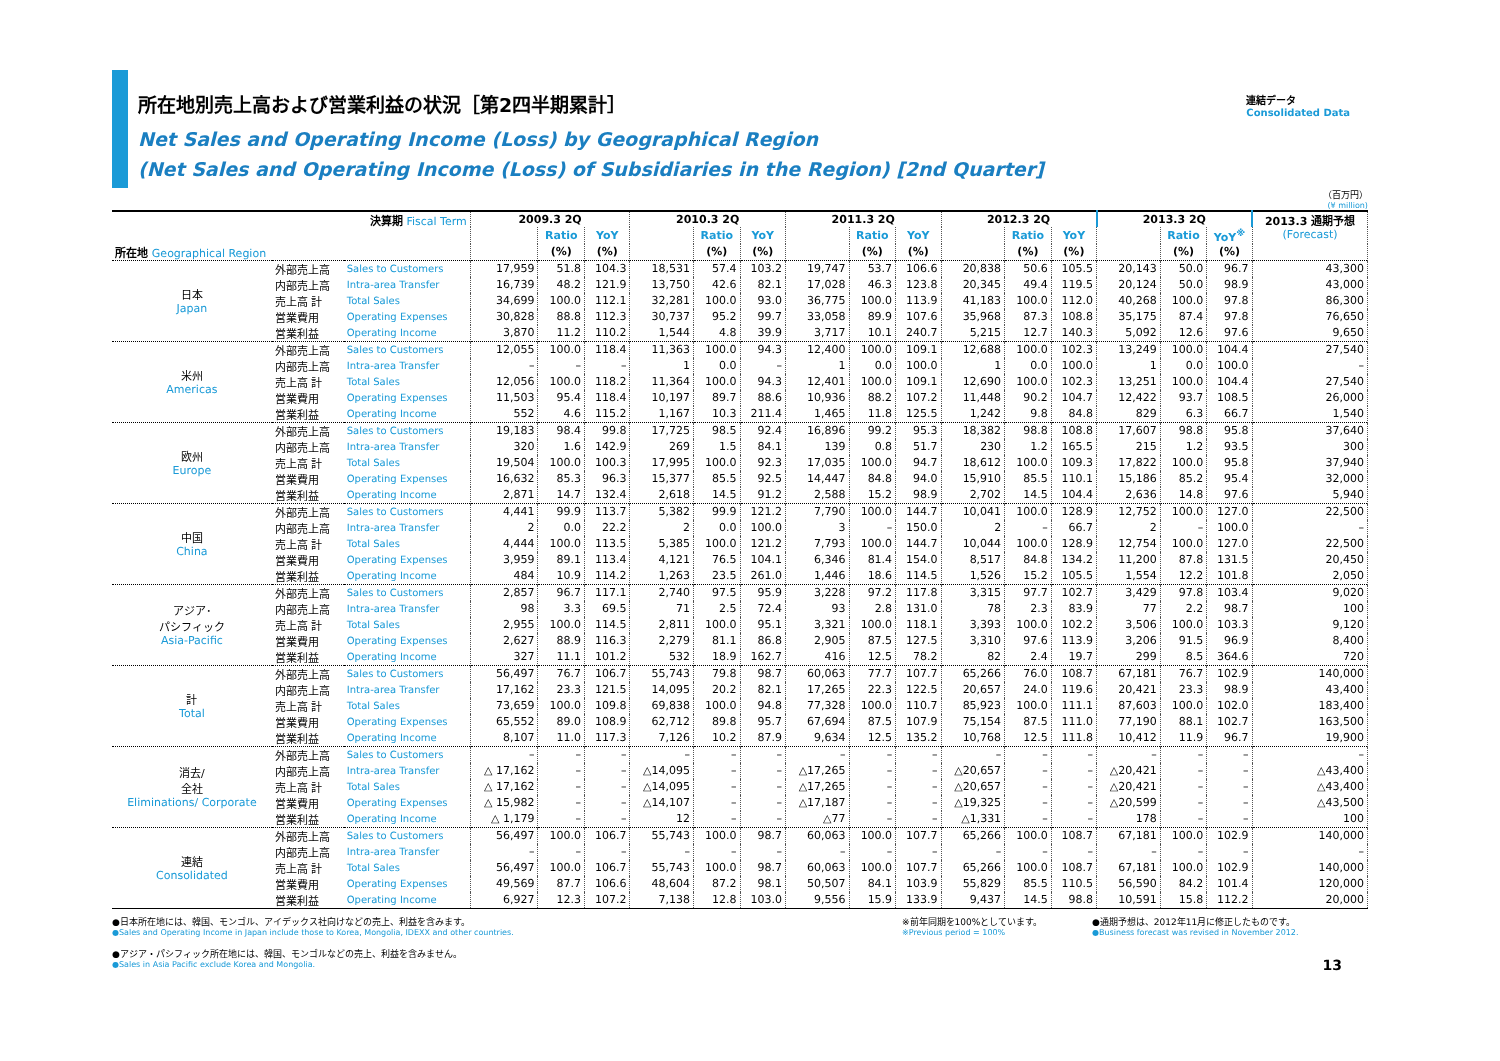所在地別売上高および営業利益の状況［第2四半期累計］
連結データ
Consolidated Data
Net Sales and Operating Income (Loss) by Geographical Region
(Net Sales and Operating Income (Loss) of Subsidiaries in the Region) [2nd Quarter]
（百万円）
(¥ million)
| 決算期 Fiscal Term | | | 2009.3 2Q | | | 2010.3 2Q | | | 2011.3 2Q | | | 2012.3 2Q | | | 2013.3 2Q | | | 2013.3 通期予想 (Forecast) |
| --- | --- | --- | --- | --- | --- | --- | --- | --- | --- | --- | --- | --- | --- | --- | --- | --- | --- | --- |
| | | | | Ratio | YoY | | Ratio | YoY | | Ratio | YoY | | Ratio | YoY | | Ratio | YoY<sup>※</sup> | |
| 所在地 Geographical Region | | | | (%) | (%) | | (%) | (%) | | (%) | (%) | | (%) | (%) | | (%) | (%) | |
| 日本 Japan | 外部売上高 | Sales to Customers | 17,959 | 51.8 | 104.3 | 18,531 | 57.4 | 103.2 | 19,747 | 53.7 | 106.6 | 20,838 | 50.6 | 105.5 | 20,143 | 50.0 | 96.7 | 43,300 |
| | 内部売上高 | Intra-area Transfer | 16,739 | 48.2 | 121.9 | 13,750 | 42.6 | 82.1 | 17,028 | 46.3 | 123.8 | 20,345 | 49.4 | 119.5 | 20,124 | 50.0 | 98.9 | 43,000 |
| | 売上高 計 | Total Sales | 34,699 | 100.0 | 112.1 | 32,281 | 100.0 | 93.0 | 36,775 | 100.0 | 113.9 | 41,183 | 100.0 | 112.0 | 40,268 | 100.0 | 97.8 | 86,300 |
| | 営業費用 | Operating Expenses | 30,828 | 88.8 | 112.3 | 30,737 | 95.2 | 99.7 | 33,058 | 89.9 | 107.6 | 35,968 | 87.3 | 108.8 | 35,175 | 87.4 | 97.8 | 76,650 |
| | 営業利益 | Operating Income | 3,870 | 11.2 | 110.2 | 1,544 | 4.8 | 39.9 | 3,717 | 10.1 | 240.7 | 5,215 | 12.7 | 140.3 | 5,092 | 12.6 | 97.6 | 9,650 |
| 米州 Americas | 外部売上高 | Sales to Customers | 12,055 | 100.0 | 118.4 | 11,363 | 100.0 | 94.3 | 12,400 | 100.0 | 109.1 | 12,688 | 100.0 | 102.3 | 13,249 | 100.0 | 104.4 | 27,540 |
| | 内部売上高 | Intra-area Transfer | – | – | – | 1 | 0.0 | – | 1 | 0.0 | 100.0 | 1 | 0.0 | 100.0 | 1 | 0.0 | 100.0 | – |
| | 売上高 計 | Total Sales | 12,056 | 100.0 | 118.2 | 11,364 | 100.0 | 94.3 | 12,401 | 100.0 | 109.1 | 12,690 | 100.0 | 102.3 | 13,251 | 100.0 | 104.4 | 27,540 |
| | 営業費用 | Operating Expenses | 11,503 | 95.4 | 118.4 | 10,197 | 89.7 | 88.6 | 10,936 | 88.2 | 107.2 | 11,448 | 90.2 | 104.7 | 12,422 | 93.7 | 108.5 | 26,000 |
| | 営業利益 | Operating Income | 552 | 4.6 | 115.2 | 1,167 | 10.3 | 211.4 | 1,465 | 11.8 | 125.5 | 1,242 | 9.8 | 84.8 | 829 | 6.3 | 66.7 | 1,540 |
| 欧州 Europe | 外部売上高 | Sales to Customers | 19,183 | 98.4 | 99.8 | 17,725 | 98.5 | 92.4 | 16,896 | 99.2 | 95.3 | 18,382 | 98.8 | 108.8 | 17,607 | 98.8 | 95.8 | 37,640 |
| | 内部売上高 | Intra-area Transfer | 320 | 1.6 | 142.9 | 269 | 1.5 | 84.1 | 139 | 0.8 | 51.7 | 230 | 1.2 | 165.5 | 215 | 1.2 | 93.5 | 300 |
| | 売上高 計 | Total Sales | 19,504 | 100.0 | 100.3 | 17,995 | 100.0 | 92.3 | 17,035 | 100.0 | 94.7 | 18,612 | 100.0 | 109.3 | 17,822 | 100.0 | 95.8 | 37,940 |
| | 営業費用 | Operating Expenses | 16,632 | 85.3 | 96.3 | 15,377 | 85.5 | 92.5 | 14,447 | 84.8 | 94.0 | 15,910 | 85.5 | 110.1 | 15,186 | 85.2 | 95.4 | 32,000 |
| | 営業利益 | Operating Income | 2,871 | 14.7 | 132.4 | 2,618 | 14.5 | 91.2 | 2,588 | 15.2 | 98.9 | 2,702 | 14.5 | 104.4 | 2,636 | 14.8 | 97.6 | 5,940 |
| 中国 China | 外部売上高 | Sales to Customers | 4,441 | 99.9 | 113.7 | 5,382 | 99.9 | 121.2 | 7,790 | 100.0 | 144.7 | 10,041 | 100.0 | 128.9 | 12,752 | 100.0 | 127.0 | 22,500 |
| | 内部売上高 | Intra-area Transfer | 2 | 0.0 | 22.2 | 2 | 0.0 | 100.0 | 3 | – | 150.0 | 2 | – | 66.7 | 2 | – | 100.0 | – |
| | 売上高 計 | Total Sales | 4,444 | 100.0 | 113.5 | 5,385 | 100.0 | 121.2 | 7,793 | 100.0 | 144.7 | 10,044 | 100.0 | 128.9 | 12,754 | 100.0 | 127.0 | 22,500 |
| | 営業費用 | Operating Expenses | 3,959 | 89.1 | 113.4 | 4,121 | 76.5 | 104.1 | 6,346 | 81.4 | 154.0 | 8,517 | 84.8 | 134.2 | 11,200 | 87.8 | 131.5 | 20,450 |
| | 営業利益 | Operating Income | 484 | 10.9 | 114.2 | 1,263 | 23.5 | 261.0 | 1,446 | 18.6 | 114.5 | 1,526 | 15.2 | 105.5 | 1,554 | 12.2 | 101.8 | 2,050 |
| アジア･ パシフィック Asia-Pacific | 外部売上高 | Sales to Customers | 2,857 | 96.7 | 117.1 | 2,740 | 97.5 | 95.9 | 3,228 | 97.2 | 117.8 | 3,315 | 97.7 | 102.7 | 3,429 | 97.8 | 103.4 | 9,020 |
| | 内部売上高 | Intra-area Transfer | 98 | 3.3 | 69.5 | 71 | 2.5 | 72.4 | 93 | 2.8 | 131.0 | 78 | 2.3 | 83.9 | 77 | 2.2 | 98.7 | 100 |
| | 売上高 計 | Total Sales | 2,955 | 100.0 | 114.5 | 2,811 | 100.0 | 95.1 | 3,321 | 100.0 | 118.1 | 3,393 | 100.0 | 102.2 | 3,506 | 100.0 | 103.3 | 9,120 |
| | 営業費用 | Operating Expenses | 2,627 | 88.9 | 116.3 | 2,279 | 81.1 | 86.8 | 2,905 | 87.5 | 127.5 | 3,310 | 97.6 | 113.9 | 3,206 | 91.5 | 96.9 | 8,400 |
| | 営業利益 | Operating Income | 327 | 11.1 | 101.2 | 532 | 18.9 | 162.7 | 416 | 12.5 | 78.2 | 82 | 2.4 | 19.7 | 299 | 8.5 | 364.6 | 720 |
| 計 Total | 外部売上高 | Sales to Customers | 56,497 | 76.7 | 106.7 | 55,743 | 79.8 | 98.7 | 60,063 | 77.7 | 107.7 | 65,266 | 76.0 | 108.7 | 67,181 | 76.7 | 102.9 | 140,000 |
| | 内部売上高 | Intra-area Transfer | 17,162 | 23.3 | 121.5 | 14,095 | 20.2 | 82.1 | 17,265 | 22.3 | 122.5 | 20,657 | 24.0 | 119.6 | 20,421 | 23.3 | 98.9 | 43,400 |
| | 売上高 計 | Total Sales | 73,659 | 100.0 | 109.8 | 69,838 | 100.0 | 94.8 | 77,328 | 100.0 | 110.7 | 85,923 | 100.0 | 111.1 | 87,603 | 100.0 | 102.0 | 183,400 |
| | 営業費用 | Operating Expenses | 65,552 | 89.0 | 108.9 | 62,712 | 89.8 | 95.7 | 67,694 | 87.5 | 107.9 | 75,154 | 87.5 | 111.0 | 77,190 | 88.1 | 102.7 | 163,500 |
| | 営業利益 | Operating Income | 8,107 | 11.0 | 117.3 | 7,126 | 10.2 | 87.9 | 9,634 | 12.5 | 135.2 | 10,768 | 12.5 | 111.8 | 10,412 | 11.9 | 96.7 | 19,900 |
| 消去/ 全社 Eliminations/ Corporate | 外部売上高 | Sales to Customers | – | – | – | – | – | – | – | – | – | – | – | – | – | – | – | – |
| | 内部売上高 | Intra-area Transfer | △ 17,162 | – | – | △14,095 | – | – | △17,265 | – | – | △20,657 | – | – | △20,421 | – | – | △43,400 |
| | 売上高 計 | Total Sales | △ 17,162 | – | – | △14,095 | – | – | △17,265 | – | – | △20,657 | – | – | △20,421 | – | – | △43,400 |
| | 営業費用 | Operating Expenses | △ 15,982 | – | – | △14,107 | – | – | △17,187 | – | – | △19,325 | – | – | △20,599 | – | – | △43,500 |
| | 営業利益 | Operating Income | △ 1,179 | – | – | 12 | – | – | △77 | – | – | △1,331 | – | – | 178 | – | – | 100 |
| 連結 Consolidated | 外部売上高 | Sales to Customers | 56,497 | 100.0 | 106.7 | 55,743 | 100.0 | 98.7 | 60,063 | 100.0 | 107.7 | 65,266 | 100.0 | 108.7 | 67,181 | 100.0 | 102.9 | 140,000 |
| | 内部売上高 | Intra-area Transfer | – | – | – | – | – | – | – | – | – | – | – | – | – | – | – | – |
| | 売上高 計 | Total Sales | 56,497 | 100.0 | 106.7 | 55,743 | 100.0 | 98.7 | 60,063 | 100.0 | 107.7 | 65,266 | 100.0 | 108.7 | 67,181 | 100.0 | 102.9 | 140,000 |
| | 営業費用 | Operating Expenses | 49,569 | 87.7 | 106.6 | 48,604 | 87.2 | 98.1 | 50,507 | 84.1 | 103.9 | 55,829 | 85.5 | 110.5 | 56,590 | 84.2 | 101.4 | 120,000 |
| | 営業利益 | Operating Income | 6,927 | 12.3 | 107.2 | 7,138 | 12.8 | 103.0 | 9,556 | 15.9 | 133.9 | 9,437 | 14.5 | 98.8 | 10,591 | 15.8 | 112.2 | 20,000 |
●日本所在地には、韓国、モンゴル、アイデックス社向けなどの売上、利益を含みます。
●Sales and Operating Income in Japan include those to Korea, Mongolia, IDEXX and other countries.
●アジア・パシフィック所在地には、韓国、モンゴルなどの売上、利益を含みません。
●Sales in Asia Pacific exclude Korea and Mongolia.
※前年同期を100%としています。
※Previous period = 100%
●通期予想は、2012年11月に修正したものです。
●Business forecast was revised in November 2012.
13